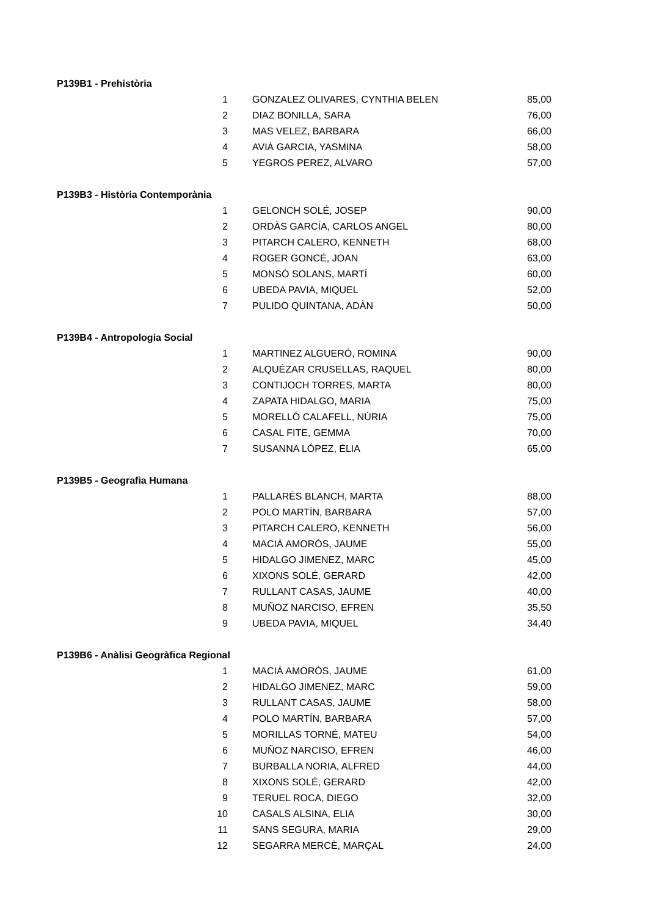| P139B1 - Prehistòria | | | |
| | 1 | GONZALEZ OLIVARES, CYNTHIA BELEN | 85,00 |
| | 2 | DIAZ BONILLA, SARA | 76,00 |
| | 3 | MAS VELEZ, BARBARA | 66,00 |
| | 4 | AVIÀ GARCIA, YASMINA | 58,00 |
| | 5 | YEGROS PEREZ, ALVARO | 57,00 |
| P139B3 - Història Contemporània | | | |
| | 1 | GELONCH SOLÉ, JOSEP | 90,00 |
| | 2 | ORDÀS GARCÍA, CARLOS ANGEL | 80,00 |
| | 3 | PITARCH CALERO, KENNETH | 68,00 |
| | 4 | ROGER GONCÉ, JOAN | 63,00 |
| | 5 | MONSÓ SOLANS, MARTÍ | 60,00 |
| | 6 | UBEDA PAVIA, MIQUEL | 52,00 |
| | 7 | PULIDO QUINTANA, ADÀN | 50,00 |
| P139B4 - Antropologia Social | | | |
| | 1 | MARTINEZ ALGUERÓ, ROMINA | 90,00 |
| | 2 | ALQUÉZAR CRUSELLAS, RAQUEL | 80,00 |
| | 3 | CONTIJOCH TORRES, MARTA | 80,00 |
| | 4 | ZAPATA HIDALGO, MARIA | 75,00 |
| | 5 | MORELLÓ CALAFELL, NÚRIA | 75,00 |
| | 6 | CASAL FITE, GEMMA | 70,00 |
| | 7 | SUSANNA LÓPEZ, ÉLIA | 65,00 |
| P139B5 - Geografia Humana | | | |
| | 1 | PALLARÉS BLANCH, MARTA | 88,00 |
| | 2 | POLO MARTÍN, BARBARA | 57,00 |
| | 3 | PITARCH CALERO, KENNETH | 56,00 |
| | 4 | MACIÀ AMORÓS, JAUME | 55,00 |
| | 5 | HIDALGO JIMENEZ, MARC | 45,00 |
| | 6 | XIXONS SOLÉ, GERARD | 42,00 |
| | 7 | RULLANT CASAS, JAUME | 40,00 |
| | 8 | MUÑOZ NARCISO, EFREN | 35,50 |
| | 9 | UBEDA PAVIA, MIQUEL | 34,40 |
| P139B6 - Anàlisi Geogràfica Regional | | | |
| | 1 | MACIÀ AMORÓS, JAUME | 61,00 |
| | 2 | HIDALGO JIMENEZ, MARC | 59,00 |
| | 3 | RULLANT CASAS, JAUME | 58,00 |
| | 4 | POLO MARTÍN, BARBARA | 57,00 |
| | 5 | MORILLAS TORNÉ, MATEU | 54,00 |
| | 6 | MUÑOZ NARCISO, EFREN | 46,00 |
| | 7 | BURBALLA NORIA, ALFRED | 44,00 |
| | 8 | XIXONS SOLÉ, GERARD | 42,00 |
| | 9 | TERUEL ROCA, DIEGO | 32,00 |
| | 10 | CASALS ALSINA, ELIA | 30,00 |
| | 11 | SANS SEGURA, MARIA | 29,00 |
| | 12 | SEGARRA MERCÈ, MARÇAL | 24,00 |